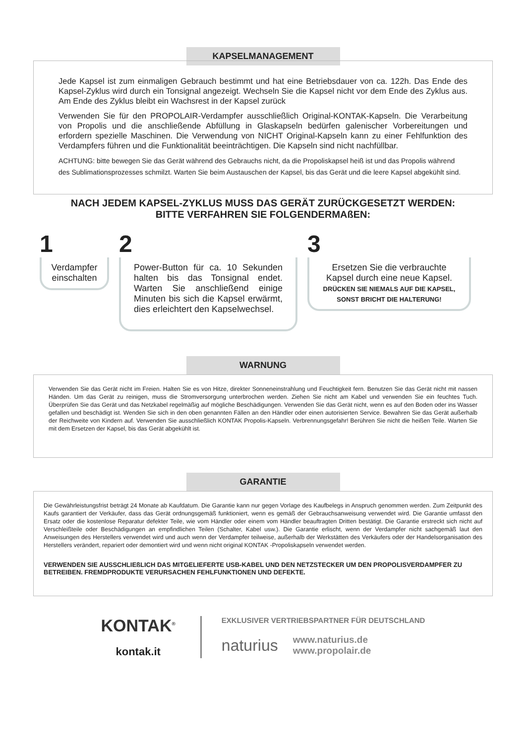KAPSELMANAGEMENT
Jede Kapsel ist zum einmaligen Gebrauch bestimmt und hat eine Betriebsdauer von ca. 122h. Das Ende des Kapsel-Zyklus wird durch ein Tonsignal angezeigt. Wechseln Sie die Kapsel nicht vor dem Ende des Zyklus aus. Am Ende des Zyklus bleibt ein Wachsrest in der Kapsel zurück
Verwenden Sie für den PROPOLAIR-Verdampfer ausschließlich Original-KONTAK-Kapseln. Die Verarbeitung von Propolis und die anschließende Abfüllung in Glaskapseln bedürfen galenischer Vorbereitungen und erfordern spezielle Maschinen. Die Verwendung von NICHT Original-Kapseln kann zu einer Fehlfunktion des Verdampfers führen und die Funktionalität beeinträchtigen. Die Kapseln sind nicht nachfüllbar.
ACHTUNG: bitte bewegen Sie das Gerät während des Gebrauchs nicht, da die Propoliskapsel heiß ist und das Propolis während des Sublimationsprozesses schmilzt. Warten Sie beim Austauschen der Kapsel, bis das Gerät und die leere Kapsel abgekühlt sind.
NACH JEDEM KAPSEL-ZYKLUS MUSS DAS GERÄT ZURÜCKGESETZT WERDEN:
BITTE VERFAHREN SIE FOLGENDERMAßEN:
1
Verdampfer einschalten
2
Power-Button für ca. 10 Sekunden halten bis das Tonsignal endet. Warten Sie anschließend einige Minuten bis sich die Kapsel erwärmt, dies erleichtert den Kapselwechsel.
3
Ersetzen Sie die verbrauchte Kapsel durch eine neue Kapsel.
DRÜCKEN SIE NIEMALS AUF DIE KAPSEL, SONST BRICHT DIE HALTERUNG!
WARNUNG
Verwenden Sie das Gerät nicht im Freien. Halten Sie es von Hitze, direkter Sonneneinstrahlung und Feuchtigkeit fern. Benutzen Sie das Gerät nicht mit nassen Händen. Um das Gerät zu reinigen, muss die Stromversorgung unterbrochen werden. Ziehen Sie nicht am Kabel und verwenden Sie ein feuchtes Tuch. Überprüfen Sie das Gerät und das Netzkabel regelmäßig auf mögliche Beschädigungen. Verwenden Sie das Gerät nicht, wenn es auf den Boden oder ins Wasser gefallen und beschädigt ist. Wenden Sie sich in den oben genannten Fällen an den Händler oder einen autorisierten Service. Bewahren Sie das Gerät außerhalb der Reichweite von Kindern auf. Verwenden Sie ausschließlich KONTAK Propolis-Kapseln. Verbrennungsgefahr! Berühren Sie nicht die heißen Teile. Warten Sie mit dem Ersetzen der Kapsel, bis das Gerät abgekühlt ist.
GARANTIE
Die Gewährleistungsfrist beträgt 24 Monate ab Kaufdatum. Die Garantie kann nur gegen Vorlage des Kaufbelegs in Anspruch genommen werden. Zum Zeitpunkt des Kaufs garantiert der Verkäufer, dass das Gerät ordnungsgemäß funktioniert, wenn es gemäß der Gebrauchsanweisung verwendet wird. Die Garantie umfasst den Ersatz oder die kostenlose Reparatur defekter Teile, wie vom Händler oder einem vom Händler beauftragten Dritten bestätigt. Die Garantie erstreckt sich nicht auf Verschleißteile oder Beschädigungen an empfindlichen Teilen (Schalter, Kabel usw.). Die Garantie erlischt, wenn der Verdampfer nicht sachgemäß laut den Anweisungen des Herstellers verwendet wird und auch wenn der Verdampfer teilweise, außerhalb der Werkstätten des Verkäufers oder der Handelsorganisation des Herstellers verändert, repariert oder demontiert wird und wenn nicht original KONTAK -Propoliskapseln verwendet werden.
VERWENDEN SIE AUSSCHLIEßLICH DAS MITGELIEFERTE USB-KABEL UND DEN NETZSTECKER UM DEN PROPOLISVERDAMPFER ZU BETREIBEN. FREMDPRODUKTE VERURSACHEN FEHLFUNKTIONEN UND DEFEKTE.
KONTAK<sup>®</sup>
kontak.it
EXKLUSIVER VERTRIEBSPARTNER FÜR DEUTSCHLAND
naturius www.naturius.de
www.propolair.de